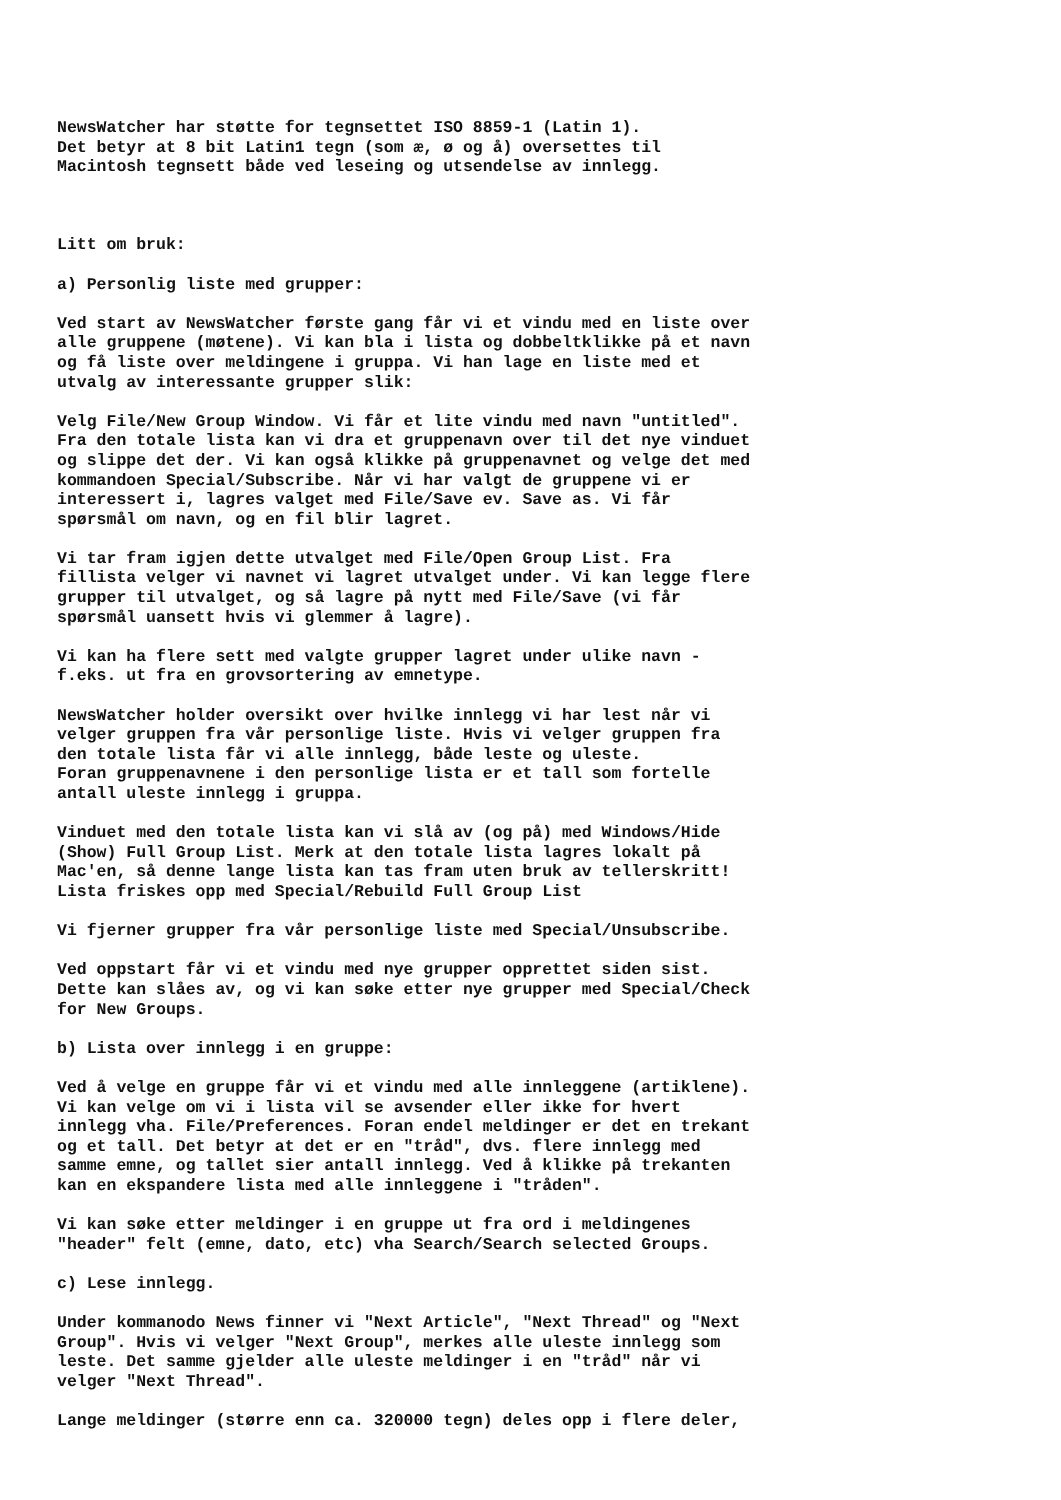NewsWatcher har støtte for tegnsettet ISO 8859-1 (Latin 1). Det betyr at 8 bit Latin1 tegn (som æ, ø og å) oversettes til Macintosh tegnsett både ved leseing og utsendelse av innlegg.
Litt om bruk:
a) Personlig liste med grupper:
Ved start av NewsWatcher første gang får vi et vindu med en liste over alle gruppene (møtene). Vi kan bla i lista og dobbeltklikke på et navn og få liste over meldingene i gruppa. Vi han lage en liste med et utvalg av interessante grupper slik:
Velg File/New Group Window. Vi får et lite vindu med navn "untitled". Fra den totale lista kan vi dra et gruppenavn over til det nye vinduet og slippe det der. Vi kan også klikke på gruppenavnet og velge det med kommandoen Special/Subscribe. Når vi har valgt de gruppene vi er interessert i, lagres valget med File/Save ev. Save as. Vi får spørsmål om navn, og en fil blir lagret.
Vi tar fram igjen dette utvalget med File/Open Group List. Fra fillista velger vi navnet vi lagret utvalget under. Vi kan legge flere grupper til utvalget, og så lagre på nytt med File/Save (vi får spørsmål uansett hvis vi glemmer å lagre).
Vi kan ha flere sett med valgte grupper lagret under ulike navn - f.eks. ut fra en grovsortering av emnetype.
NewsWatcher holder oversikt over hvilke innlegg vi har lest når vi velger gruppen fra vår personlige liste. Hvis vi velger gruppen fra den totale lista får vi alle innlegg, både leste og uleste. Foran gruppenavnene i den personlige lista er et tall som fortelle antall uleste innlegg i gruppa.
Vinduet med den totale lista kan vi slå av (og på) med Windows/Hide (Show) Full Group List. Merk at den totale lista lagres lokalt på Mac'en, så denne lange lista kan tas fram uten bruk av tellerskritt! Lista friskes opp med Special/Rebuild Full Group List
Vi fjerner grupper fra vår personlige liste med Special/Unsubscribe.
Ved oppstart får vi et vindu med nye grupper opprettet siden sist. Dette kan slåes av, og vi kan søke etter nye grupper med Special/Check for New Groups.
b) Lista over innlegg i en gruppe:
Ved å velge en gruppe får vi et vindu med alle innleggene (artiklene). Vi kan velge om vi i lista vil se avsender eller ikke for hvert innlegg vha. File/Preferences. Foran endel meldinger er det en trekant og et tall. Det betyr at det er en "tråd", dvs. flere innlegg med samme emne, og tallet sier antall innlegg. Ved å klikke på trekanten kan en ekspandere lista med alle innleggene i "tråden".
Vi kan søke etter meldinger i en gruppe ut fra ord i meldingenes "header" felt (emne, dato, etc) vha Search/Search selected Groups.
c) Lese innlegg.
Under kommanodo News finner vi "Next Article", "Next Thread" og "Next Group". Hvis vi velger "Next Group", merkes alle uleste innlegg som leste. Det samme gjelder alle uleste meldinger i en "tråd" når vi velger "Next Thread".
Lange meldinger (større enn ca. 320000 tegn) deles opp i flere deler,